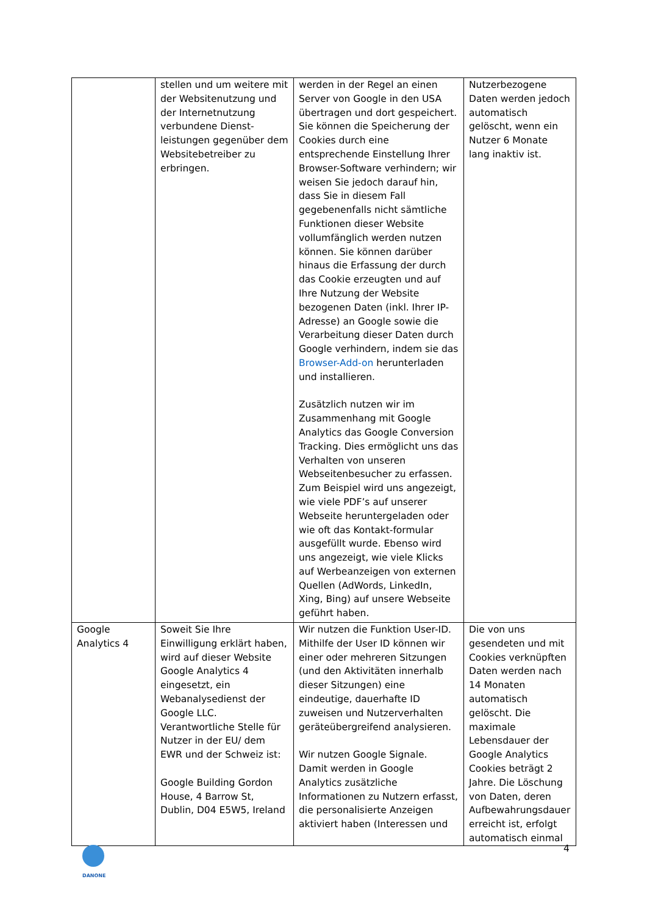| | stellen und um weitere mit der Websitenutzung und der Internetnutzung verbundene Dienst-leistungen gegenüber dem Websitebetreiber zu erbringen. | werden in der Regel an einen Server von Google in den USA übertragen und dort gespeichert. Sie können die Speicherung der Cookies durch eine entsprechende Einstellung Ihrer Browser-Software verhindern; wir weisen Sie jedoch darauf hin, dass Sie in diesem Fall gegebenenfalls nicht sämtliche Funktionen dieser Website vollumfänglich werden nutzen können. Sie können darüber hinaus die Erfassung der durch das Cookie erzeugten und auf Ihre Nutzung der Website bezogenen Daten (inkl. Ihrer IP-Adresse) an Google sowie die Verarbeitung dieser Daten durch Google verhindern, indem sie das Browser-Add-on herunterladen und installieren. Zusätzlich nutzen wir im Zusammenhang mit Google Analytics das Google Conversion Tracking. Dies ermöglicht uns das Verhalten von unseren Webseitenbesucher zu erfassen. Zum Beispiel wird uns angezeigt, wie viele PDF’s auf unserer Webseite heruntergeladen oder wie oft das Kontakt-formular ausgefüllt wurde. Ebenso wird uns angezeigt, wie viele Klicks auf Werbeanzeigen von externen Quellen (AdWords, LinkedIn, Xing, Bing) auf unsere Webseite geführt haben. | Nutzerbezogene Daten werden jedoch automatisch gelöscht, wenn ein Nutzer 6 Monate lang inaktiv ist. |
| Google Analytics 4 | Soweit Sie Ihre Einwilligung erklärt haben, wird auf dieser Website Google Analytics 4 eingesetzt, ein Webanalysedienst der Google LLC. Verantwortliche Stelle für Nutzer in der EU/ dem EWR und der Schweiz ist: Google Building Gordon House, 4 Barrow St, Dublin, D04 E5W5, Ireland | Wir nutzen die Funktion User-ID. Mithilfe der User ID können wir einer oder mehreren Sitzungen (und den Aktivitäten innerhalb dieser Sitzungen) eine eindeutige, dauerhafte ID zuweisen und Nutzerverhalten geräteübergreifend analysieren. Wir nutzen Google Signale. Damit werden in Google Analytics zusätzliche Informationen zu Nutzern erfasst, die personalisierte Anzeigen aktiviert haben (Interessen und | Die von uns gesendeten und mit Cookies verknüpften Daten werden nach 14 Monaten automatisch gelöscht. Die maximale Lebensdauer der Google Analytics Cookies beträgt 2 Jahre. Die Löschung von Daten, deren Aufbewahrungsdauer erreicht ist, erfolgt automatisch einmal |
DANONE
4